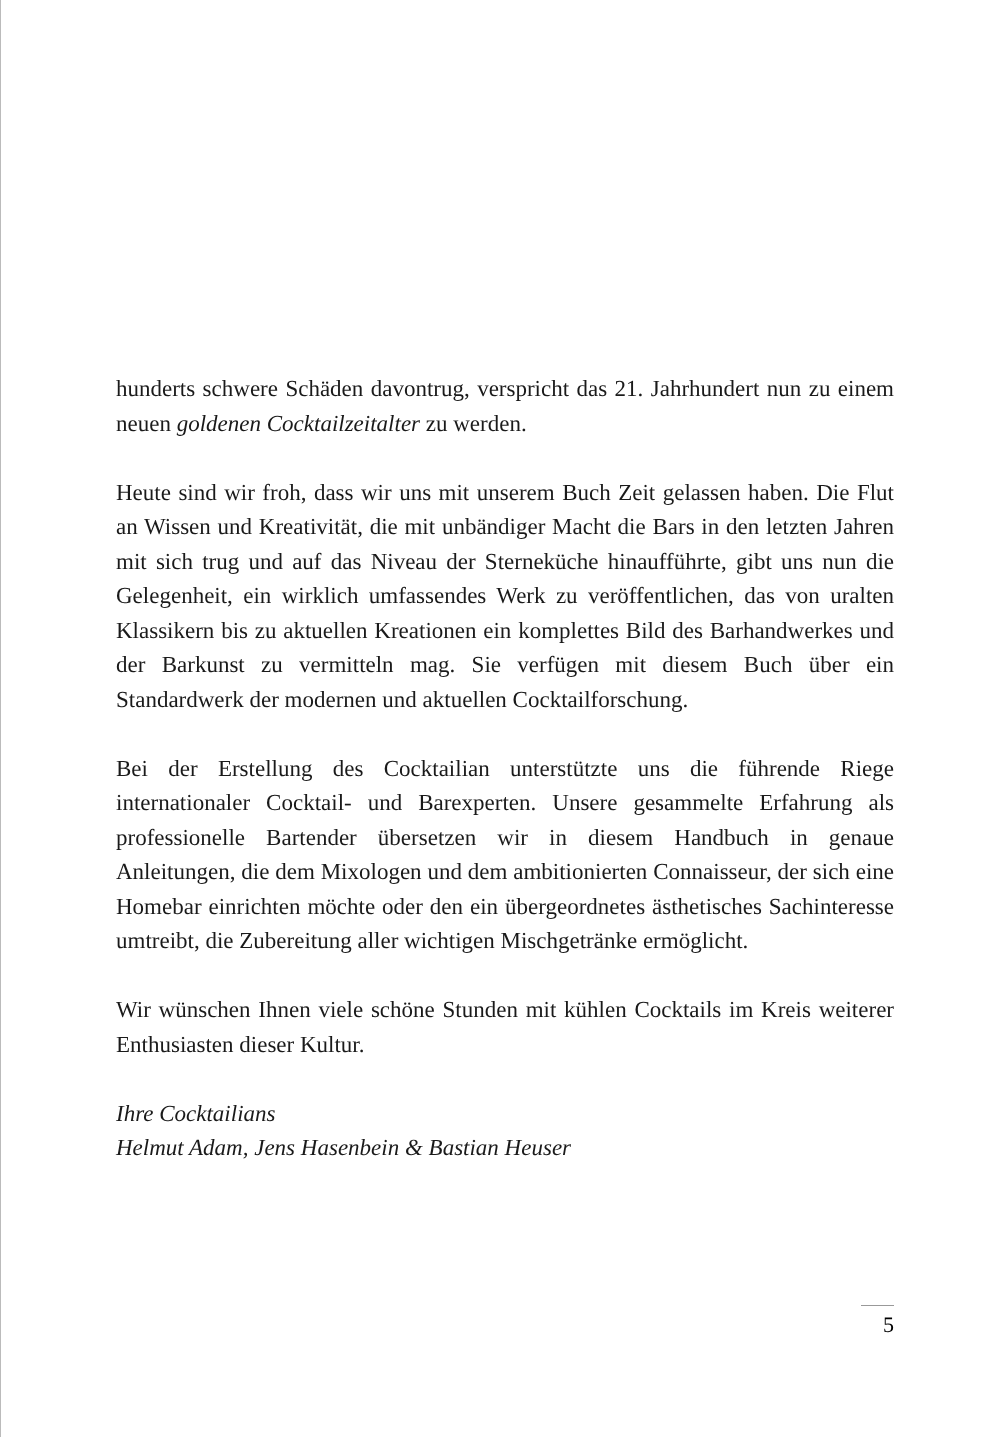hunderts schwere Schäden davontrug, verspricht das 21. Jahrhundert nun zu einem neuen goldenen Cocktailzeitalter zu werden.
Heute sind wir froh, dass wir uns mit unserem Buch Zeit gelassen haben. Die Flut an Wissen und Kreativität, die mit unbändiger Macht die Bars in den letzten Jahren mit sich trug und auf das Niveau der Sterneküche hinaufführte, gibt uns nun die Gelegenheit, ein wirklich umfassendes Werk zu veröffentlichen, das von uralten Klassikern bis zu aktuellen Kreationen ein komplettes Bild des Barhandwerkes und der Barkunst zu vermitteln mag. Sie verfügen mit diesem Buch über ein Standardwerk der modernen und aktuellen Cocktailforschung.
Bei der Erstellung des Cocktailian unterstützte uns die führende Riege internationaler Cocktail- und Barexperten. Unsere gesammelte Erfahrung als professionelle Bartender übersetzen wir in diesem Handbuch in genaue Anleitungen, die dem Mixologen und dem ambitionierten Connaisseur, der sich eine Homebar einrichten möchte oder den ein übergeordnetes ästhetisches Sachinteresse umtreibt, die Zubereitung aller wichtigen Mischgetränke ermöglicht.
Wir wünschen Ihnen viele schöne Stunden mit kühlen Cocktails im Kreis weiterer Enthusiasten dieser Kultur.
Ihre Cocktailians
Helmut Adam, Jens Hasenbein & Bastian Heuser
5